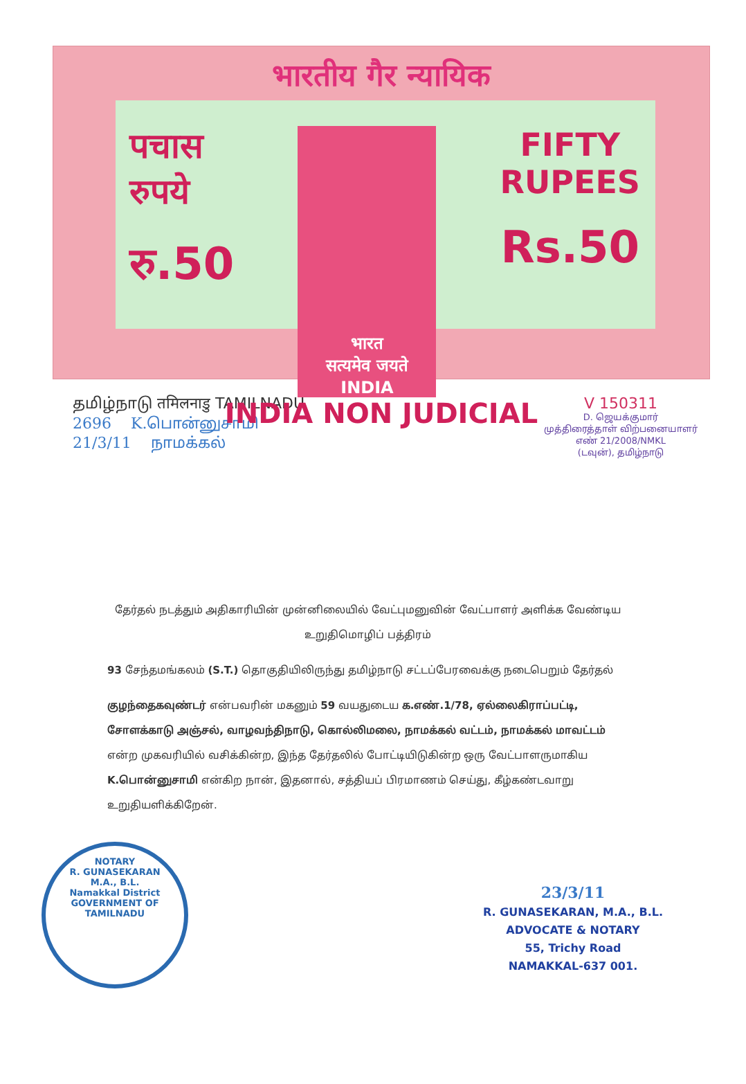भारतीय गैर न्यायिक
पचास
रुपये
रु.50
भारत
सत्यमेव जयते
INDIA
FIFTY
RUPEES
Rs.50
INDIA NON JUDICIAL
தமிழ்நாடு तमिलनाडु TAMILNADU
2696 K.பொன்னுசாமி
21/3/11 நாமக்கல்
V 150311
D. ஜெயக்குமார்
முத்திரைத்தாள் விற்பனையாளர்
எண் 21/2008/NMKL
(டவுன்), தமிழ்நாடு
தேர்தல் நடத்தும் அதிகாரியின் முன்னிலையில் வேட்புமனுவின் வேட்பாளர் அளிக்க வேண்டிய உறுதிமொழிப் பத்திரம்
93 சேந்தமங்கலம் (S.T.) தொகுதியிலிருந்து தமிழ்நாடு சட்டப்பேரவைக்கு நடைபெறும் தேர்தல்
குழந்தைகவுண்டர் என்பவரின் மகனும் 59 வயதுடைய க.எண்.1/78, ஏல்லைகிராப்பட்டி, சோளக்காடு அஞ்சல், வாழவந்திநாடு, கொல்லிமலை, நாமக்கல் வட்டம், நாமக்கல் மாவட்டம் என்ற முகவரியில் வசிக்கின்ற, இந்த தேர்தலில் போட்டியிடுகின்ற ஒரு வேட்பாளருமாகிய K.பொன்னுசாமி என்கிற நான், இதனால், சத்தியப் பிரமாணம் செய்து, கீழ்கண்டவாறு உறுதியளிக்கிறேன்.
NOTARY
R. GUNASEKARAN
M.A., B.L.
Namakkal District
GOVERNMENT OF TAMILNADU
23/3/11
R. GUNASEKARAN, M.A., B.L.
ADVOCATE & NOTARY
55, Trichy Road
NAMAKKAL-637 001.